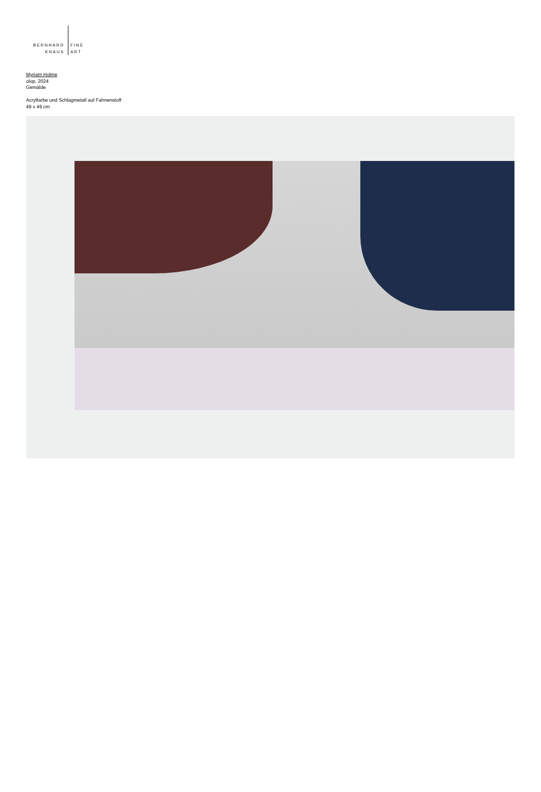BERNHARD
KNAUS
FINE
ART
Myriam Holme
olop, 2024
Gemälde
Acrylfarbe und Schlagmetall auf Fahnenstoff
49 x 49 cm